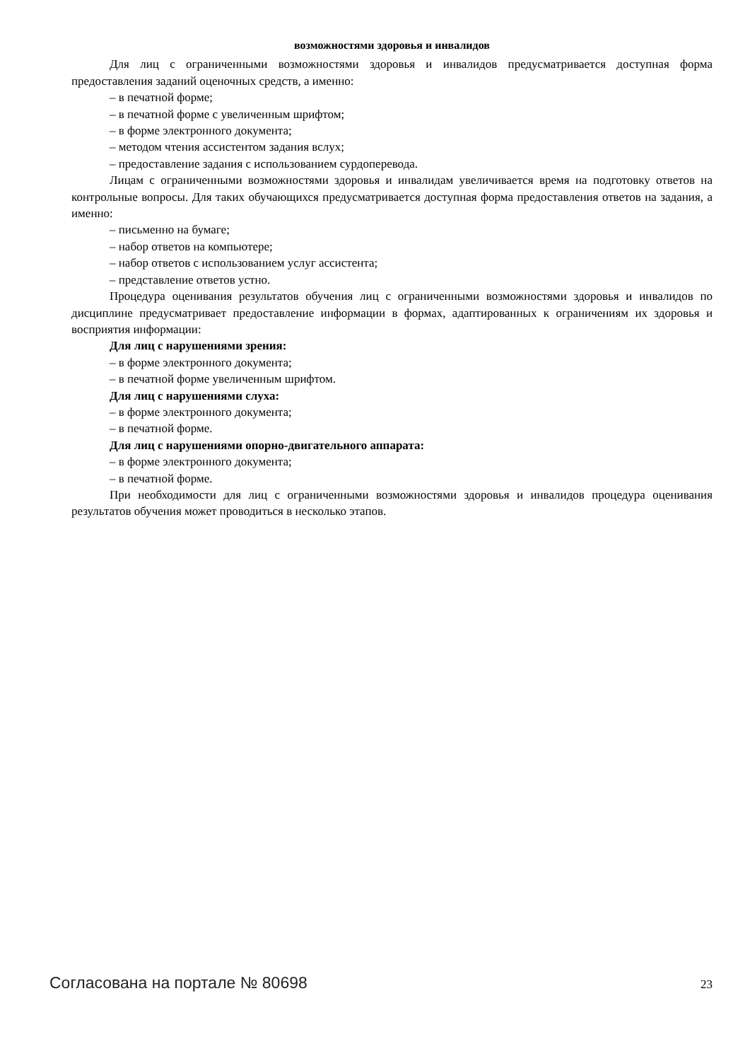возможностями здоровья и инвалидов
Для лиц с ограниченными возможностями здоровья и инвалидов предусматривается доступная форма предоставления заданий оценочных средств, а именно:
– в печатной форме;
– в печатной форме с увеличенным шрифтом;
– в форме электронного документа;
– методом чтения ассистентом задания вслух;
– предоставление задания с использованием сурдоперевода.
Лицам с ограниченными возможностями здоровья и инвалидам увеличивается время на подготовку ответов на контрольные вопросы. Для таких обучающихся предусматривается доступная форма предоставления ответов на задания, а именно:
– письменно на бумаге;
– набор ответов на компьютере;
– набор ответов с использованием услуг ассистента;
– представление ответов устно.
Процедура оценивания результатов обучения лиц с ограниченными возможностями здоровья и инвалидов по дисциплине предусматривает предоставление информации в формах, адаптированных к ограничениям их здоровья и восприятия информации:
Для лиц с нарушениями зрения:
– в форме электронного документа;
– в печатной форме увеличенным шрифтом.
Для лиц с нарушениями слуха:
– в форме электронного документа;
– в печатной форме.
Для лиц с нарушениями опорно-двигательного аппарата:
– в форме электронного документа;
– в печатной форме.
При необходимости для лиц с ограниченными возможностями здоровья и инвалидов процедура оценивания результатов обучения может проводиться в несколько этапов.
Согласована на портале № 80698 23